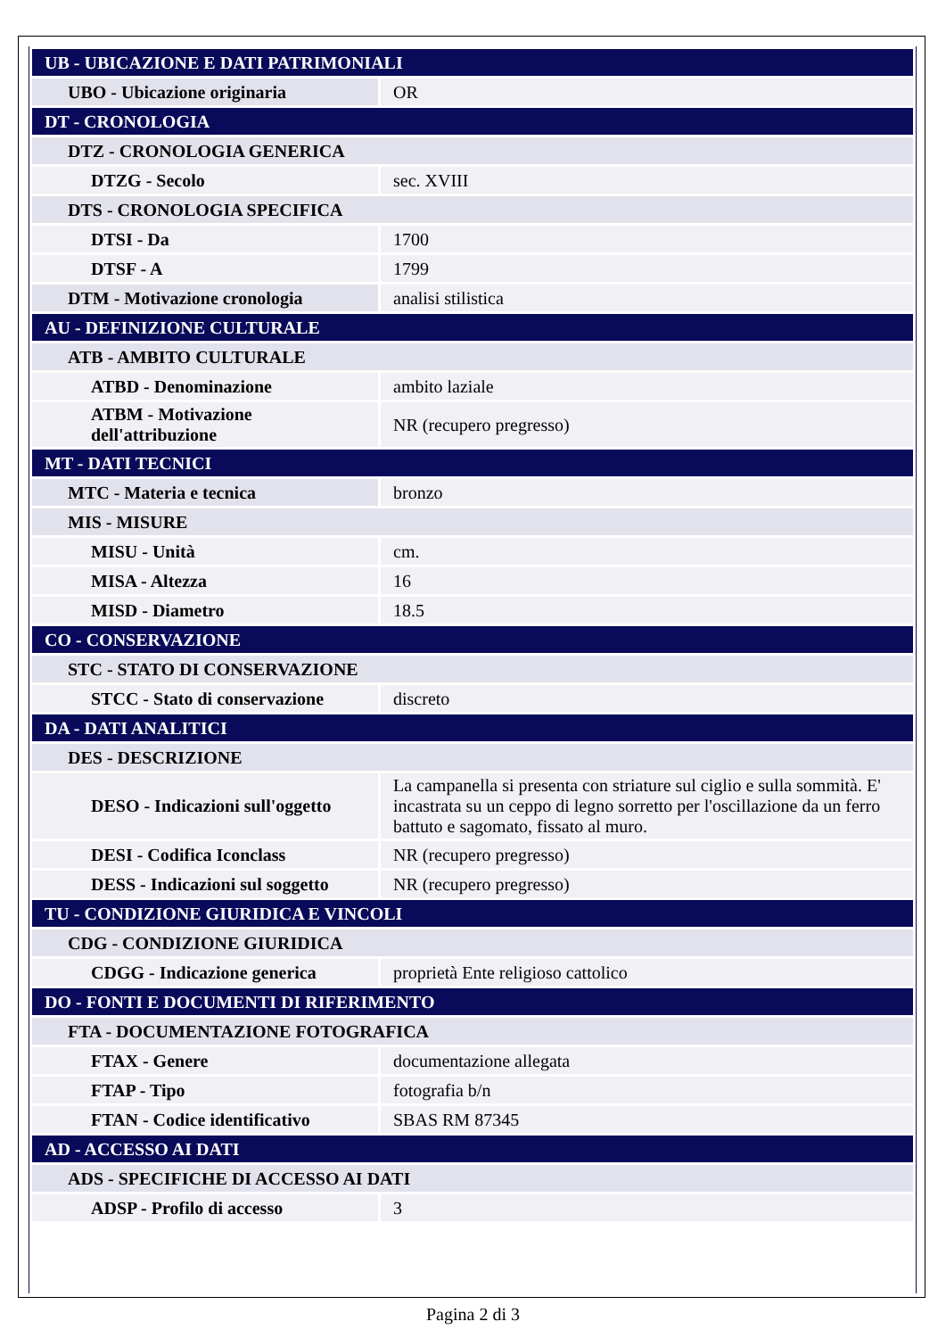| UB - UBICAZIONE E DATI PATRIMONIALI | |
| UBO - Ubicazione originaria | OR |
| DT - CRONOLOGIA | |
| DTZ - CRONOLOGIA GENERICA | |
| DTZG - Secolo | sec. XVIII |
| DTS - CRONOLOGIA SPECIFICA | |
| DTSI - Da | 1700 |
| DTSF - A | 1799 |
| DTM - Motivazione cronologia | analisi stilistica |
| AU - DEFINIZIONE CULTURALE | |
| ATB - AMBITO CULTURALE | |
| ATBD - Denominazione | ambito laziale |
| ATBM - Motivazione dell'attribuzione | NR (recupero pregresso) |
| MT - DATI TECNICI | |
| MTC - Materia e tecnica | bronzo |
| MIS - MISURE | |
| MISU - Unità | cm. |
| MISA - Altezza | 16 |
| MISD - Diametro | 18.5 |
| CO - CONSERVAZIONE | |
| STC - STATO DI CONSERVAZIONE | |
| STCC - Stato di conservazione | discreto |
| DA - DATI ANALITICI | |
| DES - DESCRIZIONE | |
| DESO - Indicazioni sull'oggetto | La campanella si presenta con striature sul ciglio e sulla sommità. E' incastrata su un ceppo di legno sorretto per l'oscillazione da un ferro battuto e sagomato, fissato al muro. |
| DESI - Codifica Iconclass | NR (recupero pregresso) |
| DESS - Indicazioni sul soggetto | NR (recupero pregresso) |
| TU - CONDIZIONE GIURIDICA E VINCOLI | |
| CDG - CONDIZIONE GIURIDICA | |
| CDGG - Indicazione generica | proprietà Ente religioso cattolico |
| DO - FONTI E DOCUMENTI DI RIFERIMENTO | |
| FTA - DOCUMENTAZIONE FOTOGRAFICA | |
| FTAX - Genere | documentazione allegata |
| FTAP - Tipo | fotografia b/n |
| FTAN - Codice identificativo | SBAS RM 87345 |
| AD - ACCESSO AI DATI | |
| ADS - SPECIFICHE DI ACCESSO AI DATI | |
| ADSP - Profilo di accesso | 3 |
Pagina 2 di 3